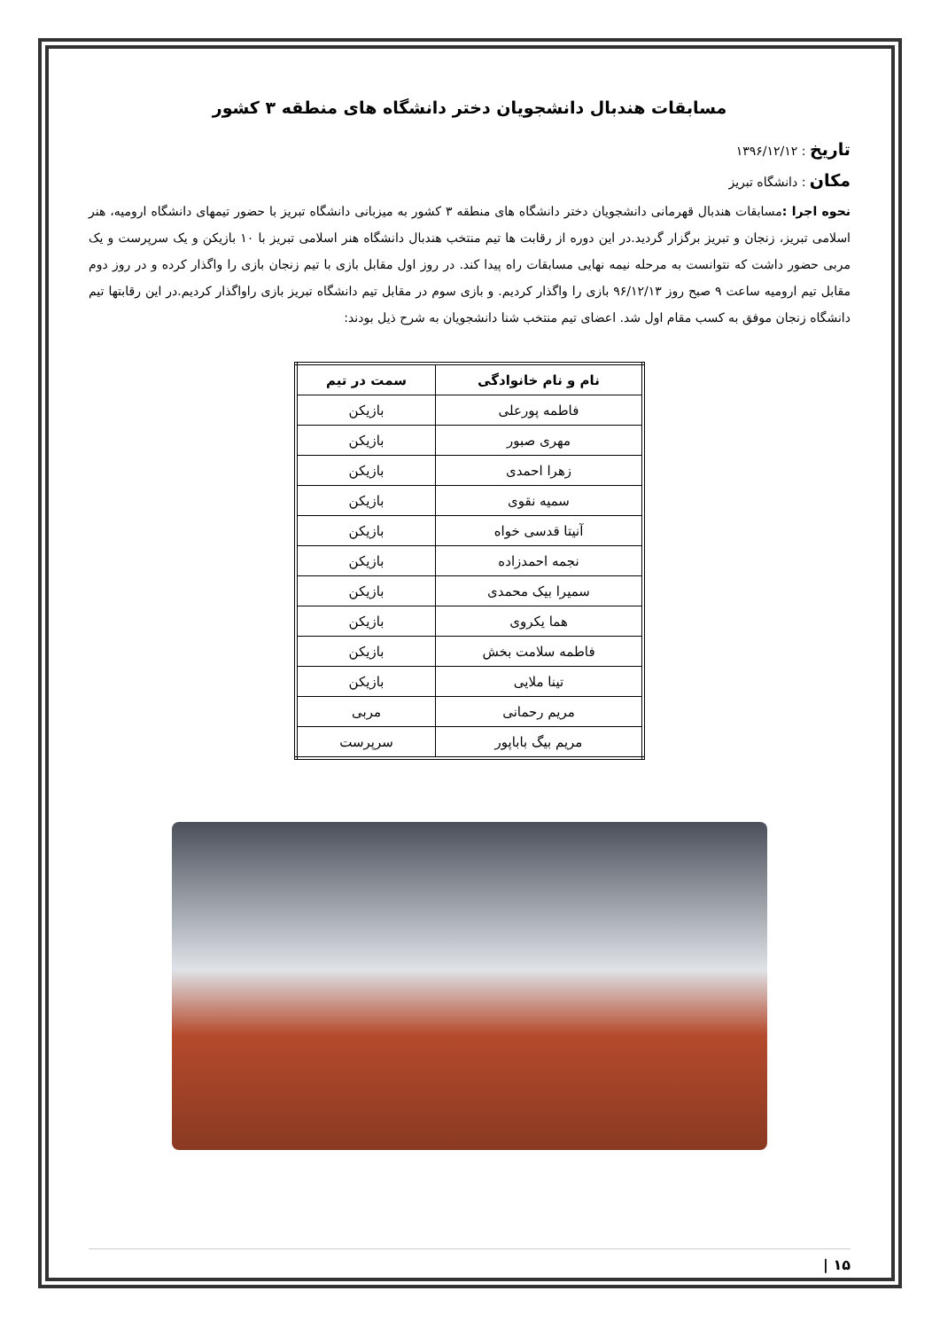مسابقات هندبال دانشجویان دختر دانشگاه های منطقه ۳ کشور
تاریخ : ۱۳۹۶/۱۲/۱۲
مکان : دانشگاه تبریز
نحوه اجرا : مسابقات هندبال قهرمانی دانشجویان دختر دانشگاه های منطقه ۳ کشور به میزبانی دانشگاه تبریز با حضور تیمهای دانشگاه ارومیه، هنر اسلامی تبریز، زنجان و تبریز برگزار گردید.در این دوره از رقابت ها تیم منتخب هندبال دانشگاه هنر اسلامی تبریز با ۱۰ بازیکن و یک سرپرست و یک مربی حضور داشت که نتوانست به مرحله نیمه نهایی مسابقات راه پیدا کند. در روز اول مقابل بازی با تیم زنجان بازی را واگذار کرده و در روز دوم مقابل تیم ارومیه ساعت ۹ صبح روز ۹۶/۱۲/۱۳ بازی را واگذار کردیم. و بازی سوم در مقابل تیم دانشگاه تبریز بازی راواگذار کردیم.در این رقابتها تیم دانشگاه زنجان موفق به کسب مقام اول شد. اعضای تیم منتخب شنا دانشجویان به شرح ذیل بودند:
| نام و نام خانوادگی | سمت در تیم |
| --- | --- |
| فاطمه پورعلی | بازیکن |
| مهری صبور | بازیکن |
| زهرا احمدی | بازیکن |
| سمیه نقوی | بازیکن |
| آنیتا قدسی خواه | بازیکن |
| نجمه احمدزاده | بازیکن |
| سمیرا بیک محمدی | بازیکن |
| هما یکروی | بازیکن |
| فاطمه سلامت بخش | بازیکن |
| تینا ملایی | بازیکن |
| مریم رحمانی | مربی |
| مریم بیگ باباپور | سرپرست |
۱۵ |